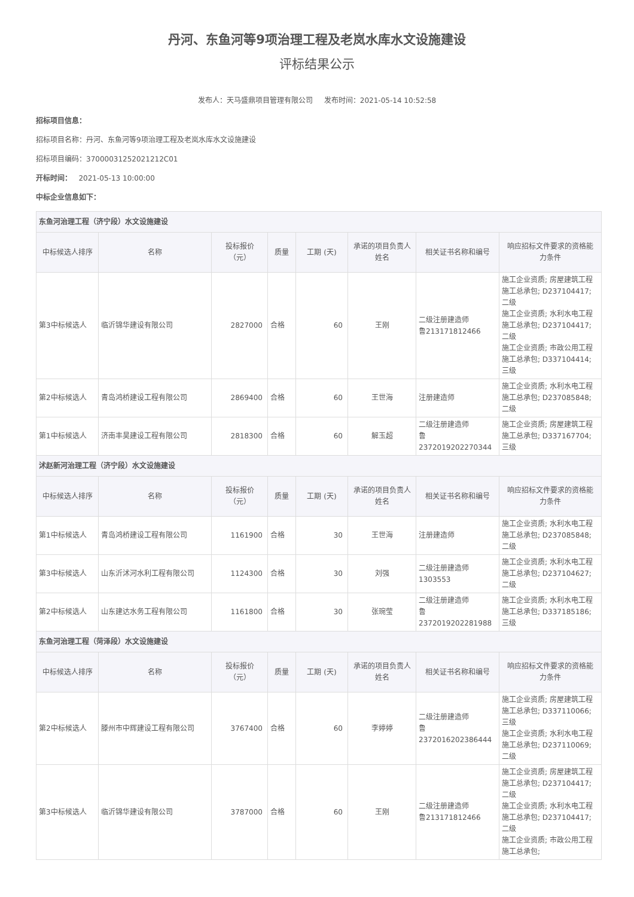丹河、东鱼河等9项治理工程及老岚水库水文设施建设
评标结果公示
发布人：天马盛鼎项目管理有限公司 发布时间：2021-05-14 10:52:58
招标项目信息：
招标项目名称：丹河、东鱼河等9项治理工程及老岚水库水文设施建设
招标项目编码：37000031252021212C01
开标时间： 2021-05-13 10:00:00
中标企业信息如下：
| 东鱼河治理工程（济宁段）水文设施建设 | | | | | | | |
| 中标候选人排序 | 名称 | 投标报价 （元） | 质量 | 工期 (天) | 承诺的项目负责人 姓名 | 相关证书名称和编号 | 响应招标文件要求的资格能 力条件 |
| 第3中标候选人 | 临沂锦华建设有限公司 | 2827000 | 合格 | 60 | 王刚 | 二级注册建造师 鲁213171812466 | 施工企业资质; 房屋建筑工程施工总承包; D237104417; 二级 施工企业资质; 水利水电工程施工总承包; D237104417; 二级 施工企业资质; 市政公用工程施工总承包; D337104414; 三级 |
| 第2中标候选人 | 青岛鸿桥建设工程有限公司 | 2869400 | 合格 | 60 | 王世海 | 注册建造师 | 施工企业资质; 水利水电工程施工总承包; D237085848; 二级 |
| 第1中标候选人 | 济南丰昊建设工程有限公司 | 2818300 | 合格 | 60 | 解玉超 | 二级注册建造师 鲁 2372019202270344 | 施工企业资质; 房屋建筑工程施工总承包; D337167704; 三级 |
| 沭赵新河治理工程（济宁段）水文设施建设 | | | | | | | |
| 中标候选人排序 | 名称 | 投标报价 （元） | 质量 | 工期 (天) | 承诺的项目负责人 姓名 | 相关证书名称和编号 | 响应招标文件要求的资格能 力条件 |
| 第1中标候选人 | 青岛鸿桥建设工程有限公司 | 1161900 | 合格 | 30 | 王世海 | 注册建造师 | 施工企业资质; 水利水电工程施工总承包; D237085848; 二级 |
| 第3中标候选人 | 山东沂沭河水利工程有限公司 | 1124300 | 合格 | 30 | 刘强 | 二级注册建造师 1303553 | 施工企业资质; 水利水电工程施工总承包; D237104627; 二级 |
| 第2中标候选人 | 山东建达水务工程有限公司 | 1161800 | 合格 | 30 | 张琬莹 | 二级注册建造师 鲁 2372019202281988 | 施工企业资质; 水利水电工程施工总承包; D337185186; 三级 |
| 东鱼河治理工程（菏泽段）水文设施建设 | | | | | | | |
| 中标候选人排序 | 名称 | 投标报价 （元） | 质量 | 工期 (天) | 承诺的项目负责人 姓名 | 相关证书名称和编号 | 响应招标文件要求的资格能 力条件 |
| 第2中标候选人 | 滕州市中辉建设工程有限公司 | 3767400 | 合格 | 60 | 李婷婷 | 二级注册建造师 鲁 2372016202386444 | 施工企业资质; 房屋建筑工程施工总承包; D337110066; 三级 施工企业资质; 水利水电工程施工总承包; D237110069; 二级 |
| 第3中标候选人 | 临沂锦华建设有限公司 | 3787000 | 合格 | 60 | 王刚 | 二级注册建造师 鲁213171812466 | 施工企业资质; 房屋建筑工程施工总承包; D237104417; 二级 施工企业资质; 水利水电工程施工总承包; D237104417; 二级 施工企业资质; 市政公用工程施工总承包; |